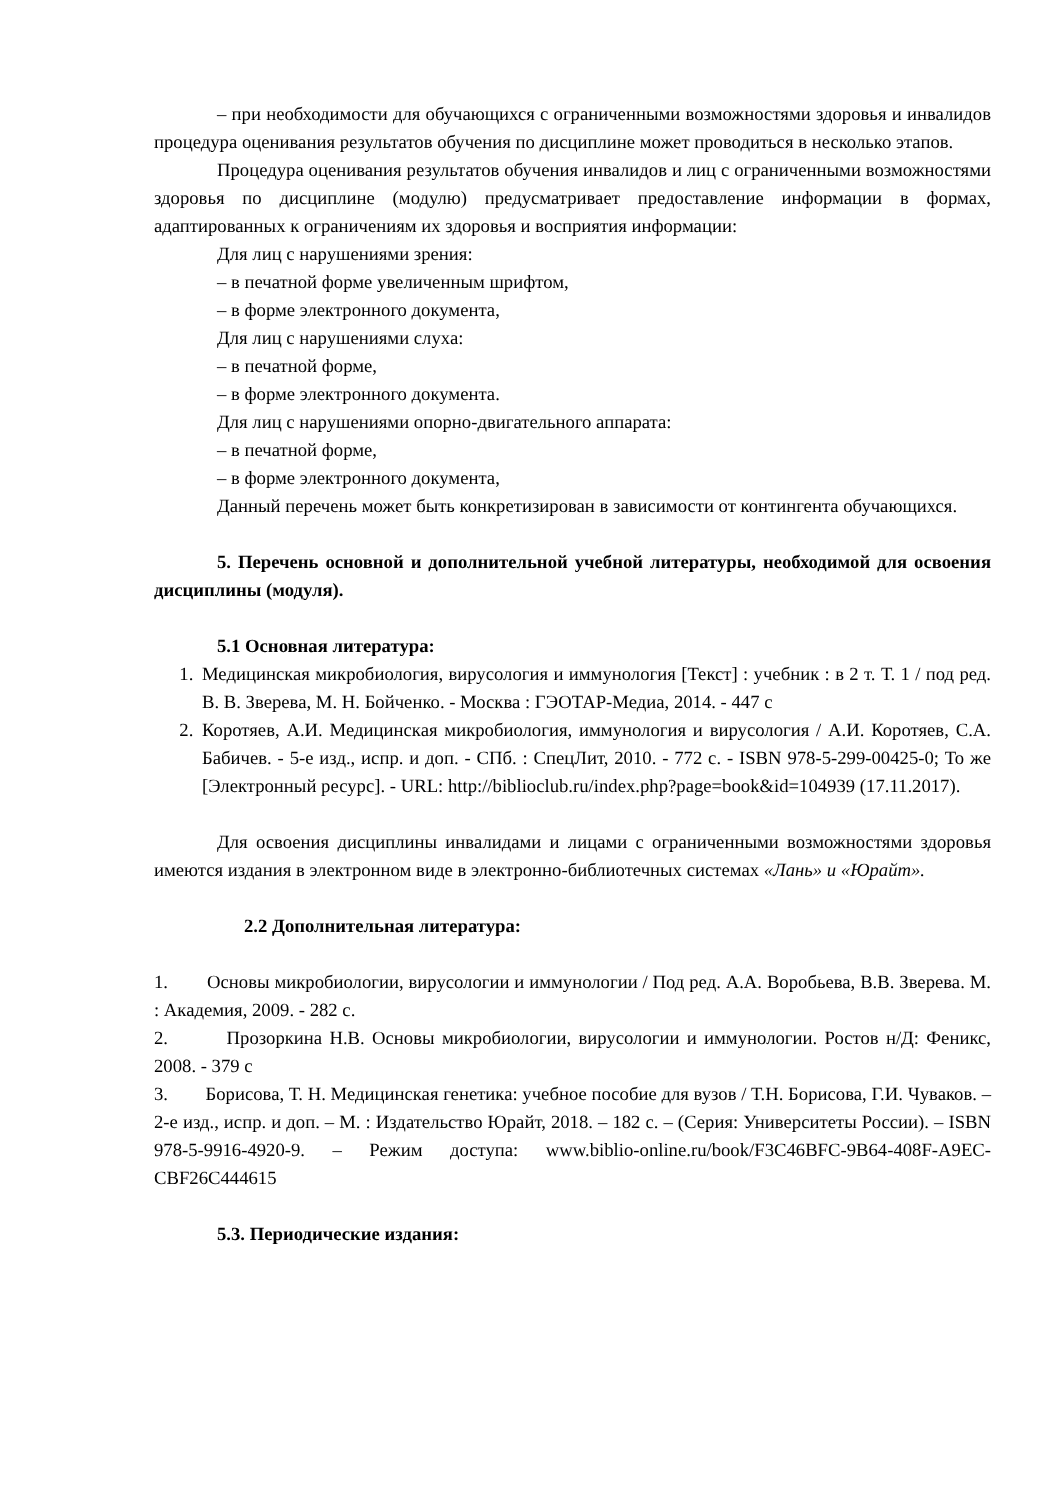– при необходимости для обучающихся с ограниченными возможностями здоровья и инвалидов процедура оценивания результатов обучения по дисциплине может проводиться в несколько этапов.
Процедура оценивания результатов обучения инвалидов и лиц с ограниченными возможностями здоровья по дисциплине (модулю) предусматривает предоставление информации в формах, адаптированных к ограничениям их здоровья и восприятия информации:
Для лиц с нарушениями зрения:
– в печатной форме увеличенным шрифтом,
– в форме электронного документа,
Для лиц с нарушениями слуха:
– в печатной форме,
– в форме электронного документа.
Для лиц с нарушениями опорно-двигательного аппарата:
– в печатной форме,
– в форме электронного документа,
Данный перечень может быть конкретизирован в зависимости от контингента обучающихся.
5. Перечень основной и дополнительной учебной литературы, необходимой для освоения дисциплины (модуля).
5.1 Основная литература:
1. Медицинская микробиология, вирусология и иммунология [Текст] : учебник : в 2 т. Т. 1 / под ред. В. В. Зверева, М. Н. Бойченко. - Москва : ГЭОТАР-Медиа, 2014. - 447 с
2. Коротяев, А.И. Медицинская микробиология, иммунология и вирусология / А.И. Коротяев, С.А. Бабичев. - 5-е изд., испр. и доп. - СПб. : СпецЛит, 2010. - 772 с. - ISBN 978-5-299-00425-0; То же [Электронный ресурс]. - URL: http://biblioclub.ru/index.php?page=book&id=104939 (17.11.2017).
Для освоения дисциплины инвалидами и лицами с ограниченными возможностями здоровья имеются издания в электронном виде в электронно-библиотечных системах «Лань» и «Юрайт».
2.2 Дополнительная литература:
1. Основы микробиологии, вирусологии и иммунологии / Под ред. А.А. Воробьева, В.В. Зверева. М. : Академия, 2009. - 282 с.
2. Прозоркина Н.В. Основы микробиологии, вирусологии и иммунологии. Ростов н/Д: Феникс, 2008. - 379 с
3. Борисова, Т. Н. Медицинская генетика: учебное пособие для вузов / Т.Н. Борисова, Г.И. Чуваков. – 2-е изд., испр. и доп. – М. : Издательство Юрайт, 2018. – 182 с. – (Серия: Университеты России). – ISBN 978-5-9916-4920-9. – Режим доступа: www.biblio-online.ru/book/F3C46BFC-9B64-408F-A9EC-CBF26C444615
5.3. Периодические издания: